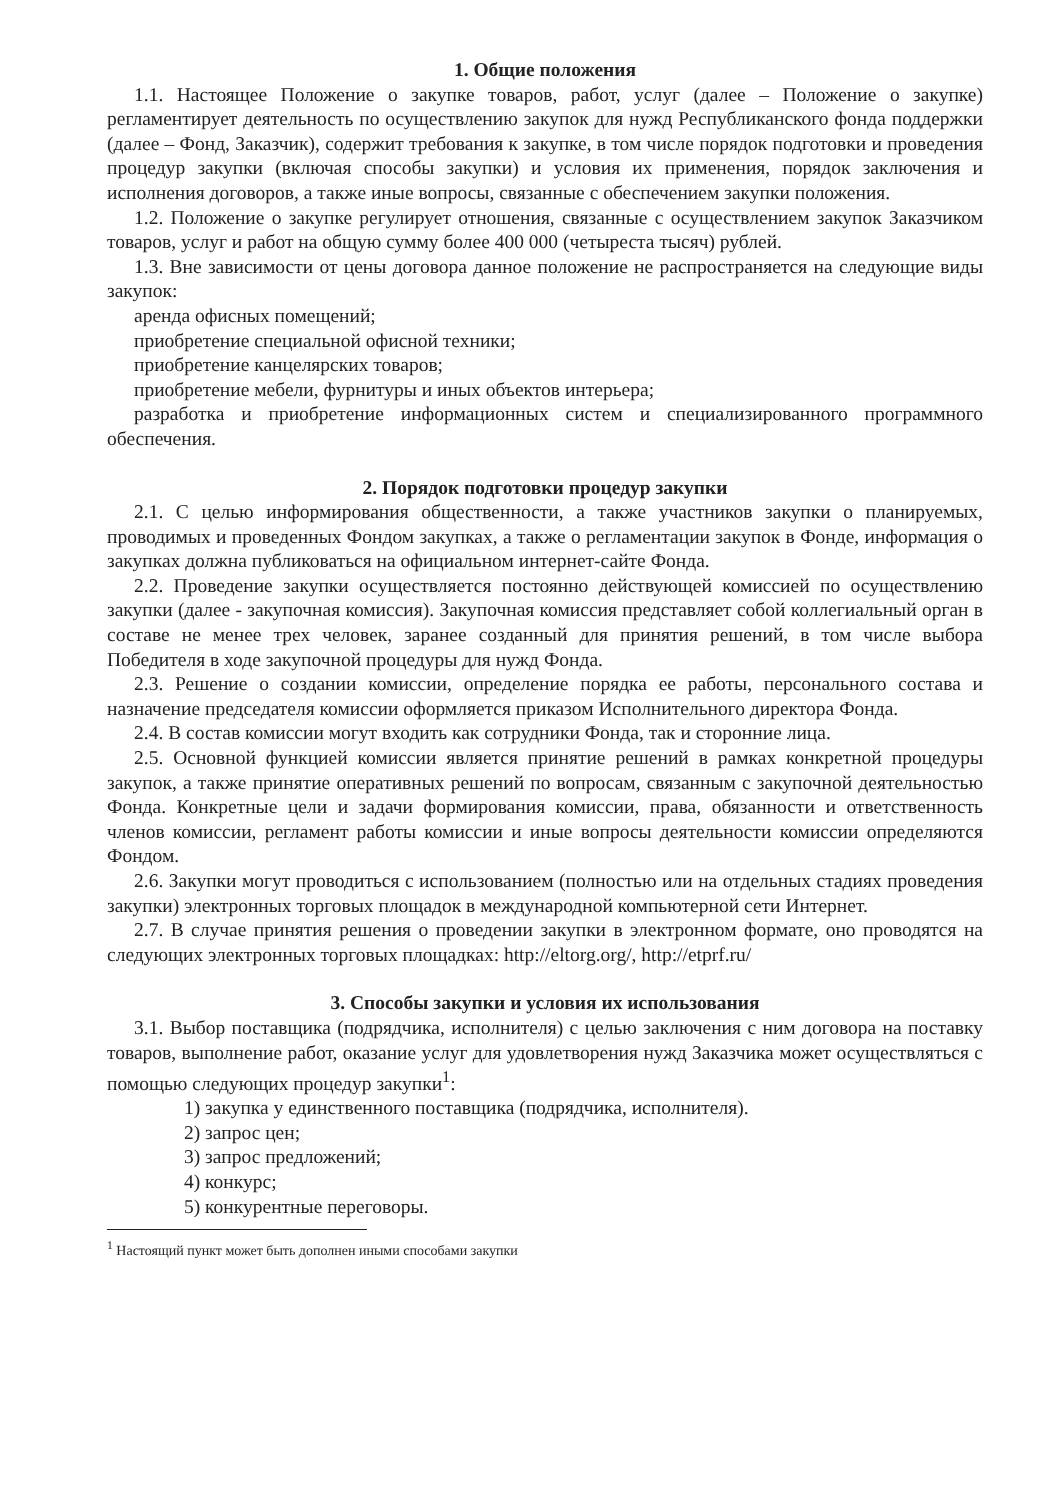1. Общие положения
1.1. Настоящее Положение о закупке товаров, работ, услуг (далее – Положение о закупке) регламентирует деятельность по осуществлению закупок для нужд Республиканского фонда поддержки (далее – Фонд, Заказчик), содержит требования к закупке, в том числе порядок подготовки и проведения процедур закупки (включая способы закупки) и условия их применения, порядок заключения и исполнения договоров, а также иные вопросы, связанные с обеспечением закупки положения.
1.2. Положение о закупке регулирует отношения, связанные с осуществлением закупок Заказчиком товаров, услуг и работ на общую сумму более 400 000 (четыреста тысяч) рублей.
1.3. Вне зависимости от цены договора данное положение не распространяется на следующие виды закупок:
аренда офисных помещений;
приобретение специальной офисной техники;
приобретение канцелярских товаров;
приобретение мебели, фурнитуры и иных объектов интерьера;
разработка и приобретение информационных систем и специализированного программного обеспечения.
2. Порядок подготовки процедур закупки
2.1. С целью информирования общественности, а также участников закупки о планируемых, проводимых и проведенных Фондом закупках, а также о регламентации закупок в Фонде, информация о закупках должна публиковаться на официальном интернет-сайте Фонда.
2.2. Проведение закупки осуществляется постоянно действующей комиссией по осуществлению закупки (далее - закупочная комиссия). Закупочная комиссия представляет собой коллегиальный орган в составе не менее трех человек, заранее созданный для принятия решений, в том числе выбора Победителя в ходе закупочной процедуры для нужд Фонда.
2.3. Решение о создании комиссии, определение порядка ее работы, персонального состава и назначение председателя комиссии оформляется приказом Исполнительного директора Фонда.
2.4. В состав комиссии могут входить как сотрудники Фонда, так и сторонние лица.
2.5. Основной функцией комиссии является принятие решений в рамках конкретной процедуры закупок, а также принятие оперативных решений по вопросам, связанным с закупочной деятельностью Фонда. Конкретные цели и задачи формирования комиссии, права, обязанности и ответственность членов комиссии, регламент работы комиссии и иные вопросы деятельности комиссии определяются Фондом.
2.6. Закупки могут проводиться с использованием (полностью или на отдельных стадиях проведения закупки) электронных торговых площадок в международной компьютерной сети Интернет.
2.7. В случае принятия решения о проведении закупки в электронном формате, оно проводятся на следующих электронных торговых площадках: http://eltorg.org/, http://etprf.ru/
3. Способы закупки и условия их использования
3.1. Выбор поставщика (подрядчика, исполнителя) с целью заключения с ним договора на поставку товаров, выполнение работ, оказание услуг для удовлетворения нужд Заказчика может осуществляться с помощью следующих процедур закупки<sup>1</sup>:
1) закупка у единственного поставщика (подрядчика, исполнителя).
2) запрос цен;
3) запрос предложений;
4) конкурс;
5) конкурентные переговоры.
<sup>1</sup> Настоящий пункт может быть дополнен иными способами закупки